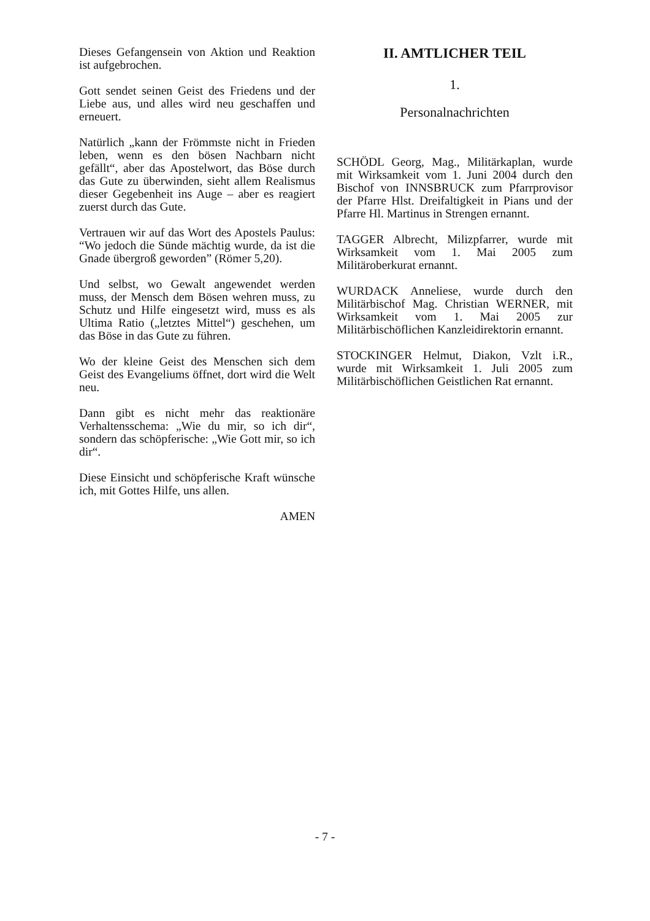Dieses Gefangensein von Aktion und Reaktion ist aufgebrochen.
Gott sendet seinen Geist des Friedens und der Liebe aus, und alles wird neu geschaffen und erneuert.
Natürlich „kann der Frömmste nicht in Frieden leben, wenn es den bösen Nachbarn nicht gefällt“, aber das Apostelwort, das Böse durch das Gute zu überwinden, sieht allem Realismus dieser Gegebenheit ins Auge – aber es reagiert zuerst durch das Gute.
Vertrauen wir auf das Wort des Apostels Paulus: “Wo jedoch die Sünde mächtig wurde, da ist die Gnade übergroß geworden” (Römer 5,20).
Und selbst, wo Gewalt angewendet werden muss, der Mensch dem Bösen wehren muss, zu Schutz und Hilfe eingesetzt wird, muss es als Ultima Ratio („letztes Mittel“) geschehen, um das Böse in das Gute zu führen.
Wo der kleine Geist des Menschen sich dem Geist des Evangeliums öffnet, dort wird die Welt neu.
Dann gibt es nicht mehr das reaktionäre Verhaltensschema: „Wie du mir, so ich dir“, sondern das schöpferische: „Wie Gott mir, so ich dir“.
Diese Einsicht und schöpferische Kraft wünsche ich, mit Gottes Hilfe, uns allen.
AMEN
II. AMTLICHER TEIL
1.
Personalnachrichten
SCHÖDL Georg, Mag., Militärkaplan, wurde mit Wirksamkeit vom 1. Juni 2004 durch den Bischof von INNSBRUCK zum Pfarrprovisor der Pfarre Hlst. Dreifaltigkeit in Pians und der Pfarre Hl. Martinus in Strengen ernannt.
TAGGER Albrecht, Milizpfarrer, wurde mit Wirksamkeit vom 1. Mai 2005 zum Militäroberkurat ernannt.
WURDACK Anneliese, wurde durch den Militärbischof Mag. Christian WERNER, mit Wirksamkeit vom 1. Mai 2005 zur Militärbischöflichen Kanzleidirektorin ernannt.
STOCKINGER Helmut, Diakon, Vzlt i.R., wurde mit Wirksamkeit 1. Juli 2005 zum Militärbischöflichen Geistlichen Rat ernannt.
- 7 -